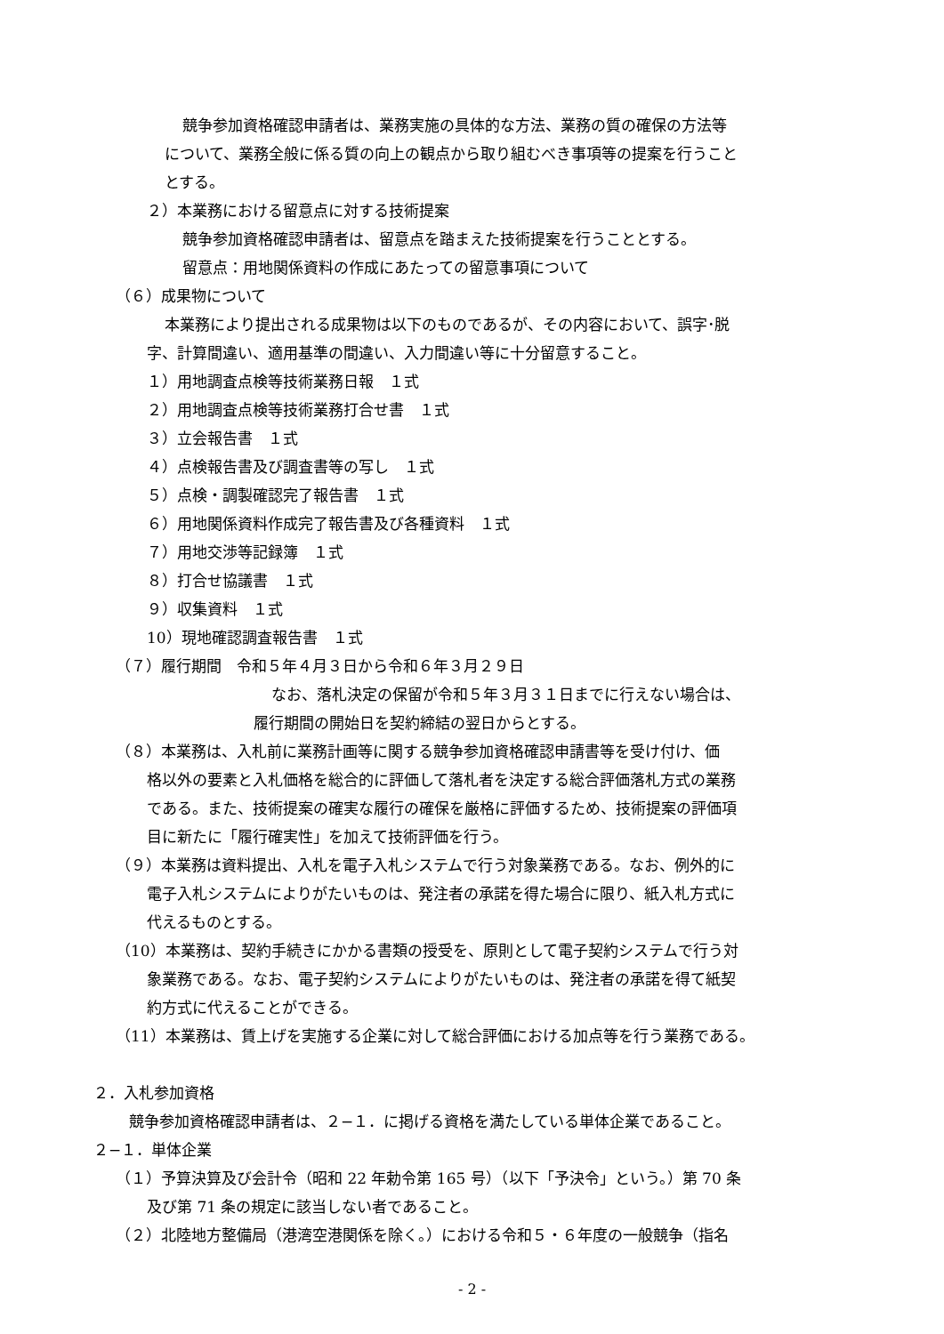競争参加資格確認申請者は、業務実施の具体的な方法、業務の質の確保の方法等
について、業務全般に係る質の向上の観点から取り組むべき事項等の提案を行うこと
とする。
２）本業務における留意点に対する技術提案
競争参加資格確認申請者は、留意点を踏まえた技術提案を行うこととする。
留意点：用地関係資料の作成にあたっての留意事項について
（６）成果物について
本業務により提出される成果物は以下のものであるが、その内容において、誤字･脱
字、計算間違い、適用基準の間違い、入力間違い等に十分留意すること。
１）用地調査点検等技術業務日報　１式
２）用地調査点検等技術業務打合せ書　１式
３）立会報告書　１式
４）点検報告書及び調査書等の写し　１式
５）点検・調製確認完了報告書　１式
６）用地関係資料作成完了報告書及び各種資料　１式
７）用地交渉等記録簿　１式
８）打合せ協議書　１式
９）収集資料　１式
10）現地確認調査報告書　１式
（７）履行期間　令和５年４月３日から令和６年３月２９日
なお、落札決定の保留が令和５年３月３１日までに行えない場合は、
履行期間の開始日を契約締結の翌日からとする。
（８）本業務は、入札前に業務計画等に関する競争参加資格確認申請書等を受け付け、価
格以外の要素と入札価格を総合的に評価して落札者を決定する総合評価落札方式の業務
である。また、技術提案の確実な履行の確保を厳格に評価するため、技術提案の評価項
目に新たに「履行確実性」を加えて技術評価を行う。
（９）本業務は資料提出、入札を電子入札システムで行う対象業務である。なお、例外的に
電子入札システムによりがたいものは、発注者の承諾を得た場合に限り、紙入札方式に
代えるものとする。
（10）本業務は、契約手続きにかかる書類の授受を、原則として電子契約システムで行う対
象業務である。なお、電子契約システムによりがたいものは、発注者の承諾を得て紙契
約方式に代えることができる。
（11）本業務は、賃上げを実施する企業に対して総合評価における加点等を行う業務である。
２．入札参加資格
競争参加資格確認申請者は、２−１．に掲げる資格を満たしている単体企業であること。
２−１．単体企業
（１）予算決算及び会計令（昭和 22 年勅令第 165 号）（以下「予決令」という。）第 70 条
及び第 71 条の規定に該当しない者であること。
（２）北陸地方整備局（港湾空港関係を除く。）における令和５・６年度の一般競争（指名
- 2 -